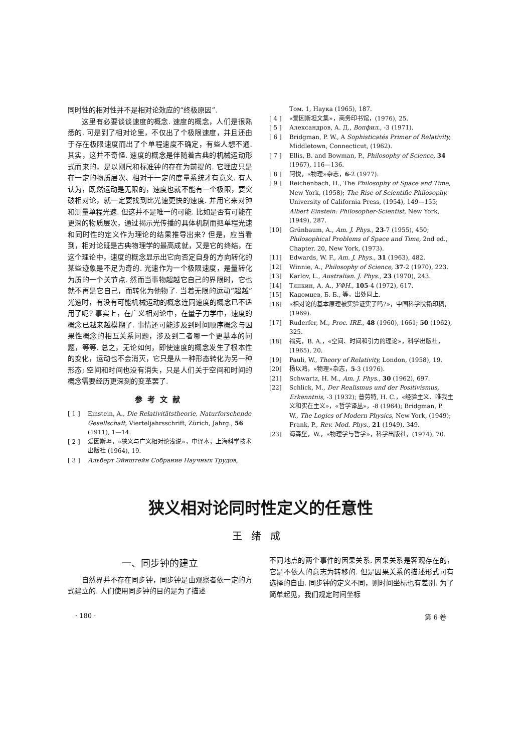同时性的相对性并不是相对论效应的“终极原因”.
这里有必要谈谈速度的概念. 速度的概念，人们是很熟悉的. 可是到了相对论里，不仅出了个极限速度，并且还由于存在极限速度而出了个单程速度不确定，有些人想不通. 其实，这并不奇怪. 速度的概念是伴随着古典的机械运动形式而来的，是以刚尺和标准钟的存在为前提的. 它理应只是在一定的物质层次、相对于一定的度量系统才有意义. 有人认为，既然运动是无限的，速度也就不能有一个极限，要突破相对论，就一定要找到比光速更快的速度. 并用它来对钟和测量单程光速. 但这并不是唯一的可能. 比如是否有可能在更深的物质层次，通过揭示光传播的具体机制而把单程光速和同时性的定义作为理论的结果推导出来? 但是，应当看到，相对论既是古典物理学的最高成就，又是它的终结，在这个理论中，速度的概念显示出它向否定自身的方向转化的某些迹象是不足为奇的. 光速作为一个极限速度，是量转化为质的一个关节点. 然而当事物超越它自己的界限时，它也就不再是它自己，而转化为他物了. 当着无限的运动“超越”光速时，有没有可能机械运动的概念连同速度的概念已不适用了呢? 事实上，在广义相对论中，在量子力学中，速度的概念已越来越模糊了. 事情还可能涉及到时间顺序概念与因果性概念的相互关系问题，涉及到二者哪一个更基本的问题，等等. 总之，无论如何，即使速度的概念发生了根本性的变化，运动也不会消灭，它只是从一种形态转化为另一种形态; 空间和时间也没有消失，只是人们关于空间和时间的概念需要经历更深刻的变革罢了.
参考文献
[ 1 ] Einstein, A., Die Relativitätstheorie, Naturforschende Gesellschaft, Vierteljahrsschrift, Zürich, Jahrg., 56 (1911), 1—14.
[ 2 ] 爱因斯坦，«狭义与广义相对论浅说»，中译本，上海科学技术出版社 (1964), 19.
[ 3 ] Альберт Эйнштейн Собрание Научных Трудов,
Том. 1, Наука (1965), 187.
[ 4 ] «爱因斯坦文集»，商务印书馆，(1976), 25.
[ 5 ] Александров, А. Д., Вопфил., -3 (1971).
[ 6 ] Bridgman, P. W., A Sophisticatés Primer of Relativity, Middletown, Connecticut, (1962).
[ 7 ] Ellis, B. and Bowman, P., Philosophy of Science, 34 (1967), 116—136.
[ 8 ] 阿悦，«物理»杂志，6-2 (1977).
[ 9 ] Reichenbach, H., The Philosophy of Space and Time, New York, (1958); The Rise of Scientific Philosophy, University of California Press, (1954), 149—155; Albert Einstein: Philosopher-Scientist, New York, (1949), 287.
[10] Grünbaum, A., Am. J. Phys., 23-7 (1955), 450; Philosophical Problems of Space and Time, 2nd ed., Chapter. 20, New York, (1973).
[11] Edwards, W. F., Am. J. Phys., 31 (1963), 482.
[12] Winnie, A., Philosophy of Science, 37-2 (1970), 223.
[13] Karlov, L., Australian. J. Phys., 23 (1970), 243.
[14] Тяпкин, А. А., УФН., 105-4 (1972), 617.
[15] Кадомцев, Б. Б., 等，出处同上.
[16] «相对论的基本原理被实验证实了吗?»，中国科学院铅印稿，(1969).
[17] Ruderfer, M., Proc. IRE., 48 (1960), 1661; 50 (1962), 325.
[18] 福克，B. A.，«空间、时间和引力的理论»，科学出版社，(1965), 20.
[19] Pauli, W., Theory of Relativity, London, (1958), 19.
[20] 杨以鸿，«物理»杂志，5-3 (1976).
[21] Schwartz, H. M., Am. J. Phys., 30 (1962), 697.
[22] Schlick, M., Der Realismus und der Positivismus, Erkenntnis, -3 (1932); 普劳特, H. C.，«经验主义、唯我主义和实在主义»，«哲学译丛»，-8 (1964); Bridgman, P. W., The Logics of Modern Physics, New York, (1949); Frank, P., Rev. Mod. Phys., 21 (1949), 349.
[23] 海森堡，W.，«物理学与哲学»，科学出版社，(1974), 70.
狭义相对论同时性定义的任意性
王绪成
一、同步钟的建立
自然界并不存在同步钟，同步钟是由观察者依一定的方式建立的. 人们使用同步钟的目的是为了描述
不同地点的两个事件的因果关系. 因果关系是客观存在的，它是不依人的意志为转移的. 但是因果关系的描述形式可有选择的自由. 同步钟的定义不同，则时间坐标也有差别. 为了简单起见，我们规定时间坐标
· 180 · 第 6 卷